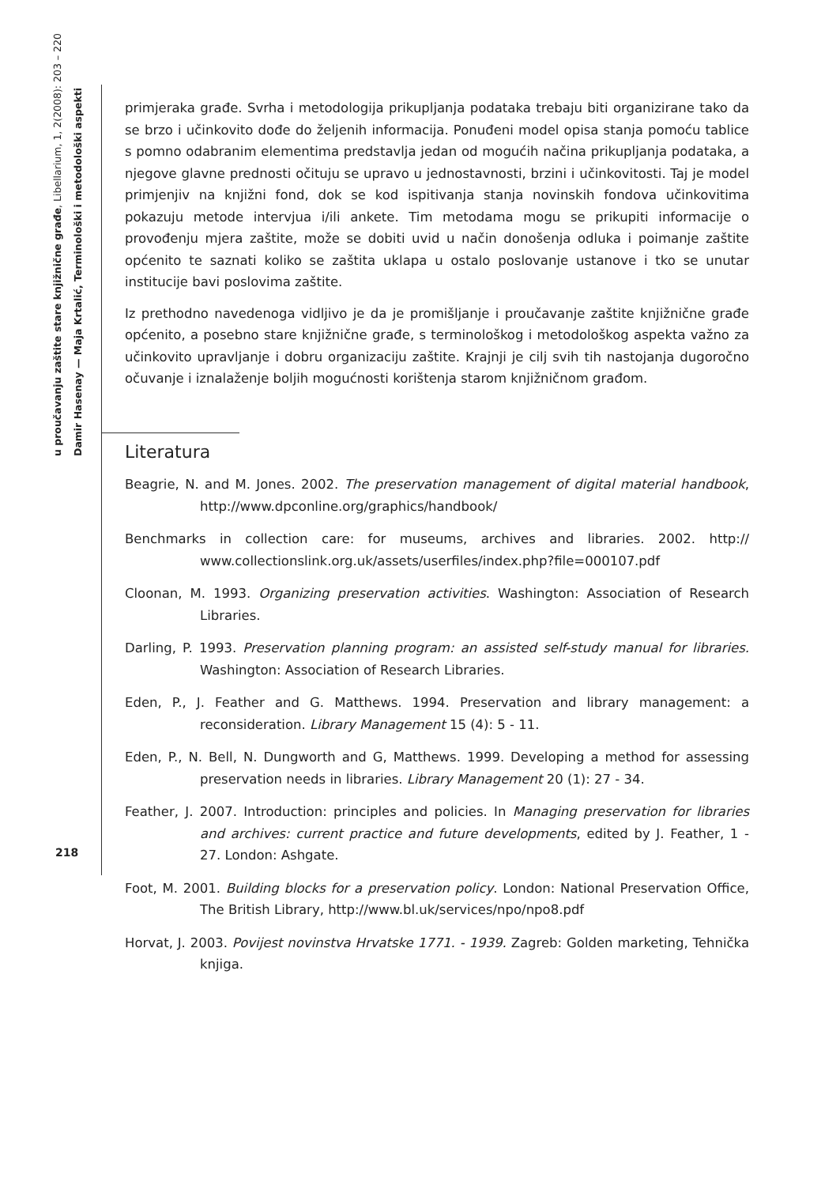u proučavanju zaštite stare knjižnične građe, Libellarium, 1, 2(2008): 203 – 220
Damir Hasenay — Maja Krtalić, Terminološki i metodološki aspekti
primjeraka građe. Svrha i metodologija prikupljanja podataka trebaju biti organizirane tako da se brzo i učinkovito dođe do željenih informacija. Ponuđeni model opisa stanja pomoću tablice s pomno odabranim elementima predstavlja jedan od mogućih načina prikupljanja podataka, a njegove glavne prednosti očituju se upravo u jednostavnosti, brzini i učinkovitosti. Taj je model primjenjiv na knjižni fond, dok se kod ispitivanja stanja novinskih fondova učinkovitima pokazuju metode intervjua i/ili ankete. Tim metodama mogu se prikupiti informacije o provođenju mjera zaštite, može se dobiti uvid u način donošenja odluka i poimanje zaštite općenito te saznati koliko se zaštita uklapa u ostalo poslovanje ustanove i tko se unutar institucije bavi poslovima zaštite.
Iz prethodno navedenoga vidljivo je da je promišljanje i proučavanje zaštite knjižnične građe općenito, a posebno stare knjižnične građe, s terminološkog i metodološkog aspekta važno za učinkovito upravljanje i dobru organizaciju zaštite. Krajnji je cilj svih tih nastojanja dugoročno očuvanje i iznalaženje boljih mogućnosti korištenja starom knjižničnom građom.
Literatura
Beagrie, N. and M. Jones. 2002. The preservation management of digital material handbook, http://www.dpconline.org/graphics/handbook/
Benchmarks in collection care: for museums, archives and libraries. 2002. http:// www.collectionslink.org.uk/assets/userfiles/index.php?file=000107.pdf
Cloonan, M. 1993. Organizing preservation activities. Washington: Association of Research Libraries.
Darling, P. 1993. Preservation planning program: an assisted self-study manual for libraries. Washington: Association of Research Libraries.
Eden, P., J. Feather and G. Matthews. 1994. Preservation and library management: a reconsideration. Library Management 15 (4): 5 - 11.
Eden, P., N. Bell, N. Dungworth and G, Matthews. 1999. Developing a method for assessing preservation needs in libraries. Library Management 20 (1): 27 - 34.
Feather, J. 2007. Introduction: principles and policies. In Managing preservation for libraries and archives: current practice and future developments, edited by J. Feather, 1 - 27. London: Ashgate.
Foot, M. 2001. Building blocks for a preservation policy. London: National Preservation Office, The British Library, http://www.bl.uk/services/npo/npo8.pdf
Horvat, J. 2003. Povijest novinstva Hrvatske 1771. - 1939. Zagreb: Golden marketing, Tehnička knjiga.
218